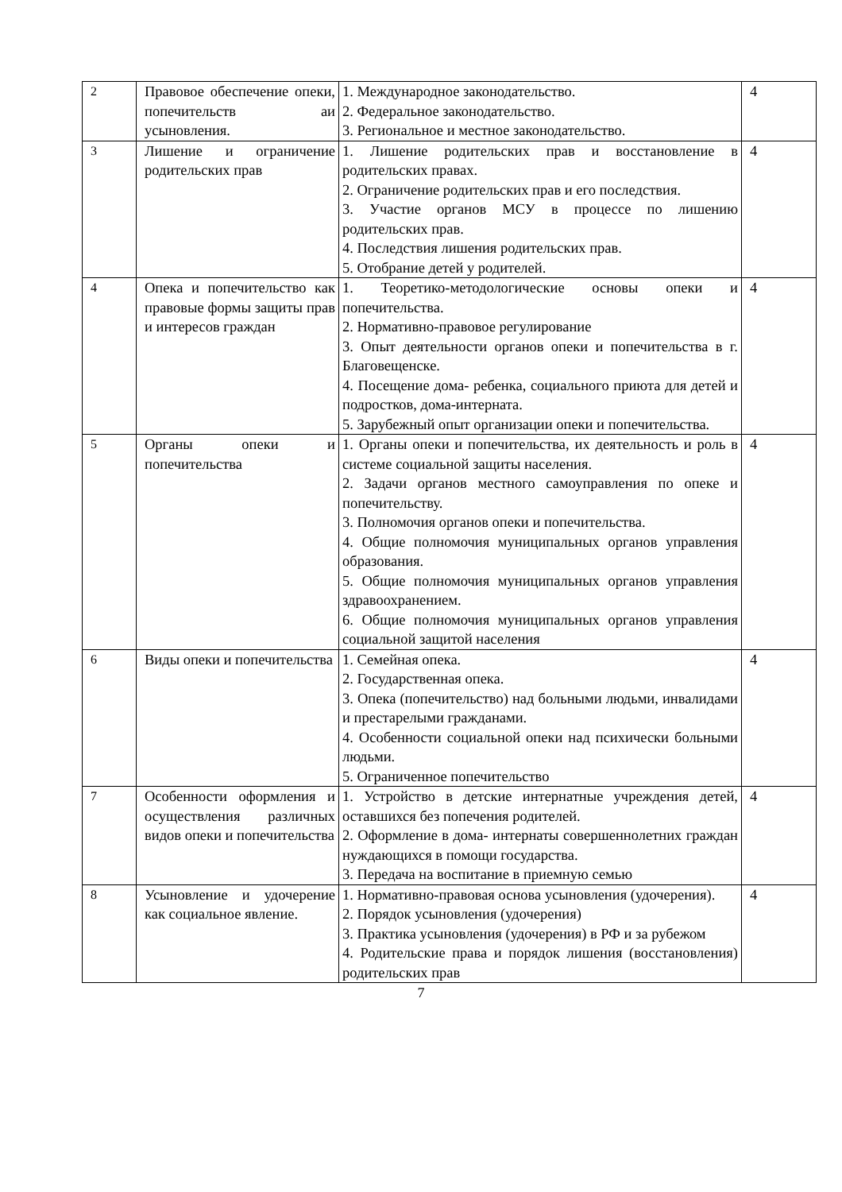| 2 | Правовое обеспечение опеки, попечительств аи усыновления. | 1. Международное законодательство. 2. Федеральное законодательство. 3. Региональное и местное законодательство. | 4 |
| 3 | Лишение и ограничение родительских прав | 1. Лишение родительских прав и восстановление в родительских правах. 2. Ограничение родительских прав и его последствия. 3. Участие органов МСУ в процессе по лишению родительских прав. 4. Последствия лишения родительских прав. 5. Отобрание детей у родителей. | 4 |
| 4 | Опека и попечительство как правовые формы защиты прав и интересов граждан | 1. Теоретико-методологические основы опеки и попечительства. 2. Нормативно-правовое регулирование 3. Опыт деятельности органов опеки и попечительства в г. Благовещенске. 4. Посещение дома- ребенка, социального приюта для детей и подростков, дома-интерната. 5. Зарубежный опыт организации опеки и попечительства. | 4 |
| 5 | Органы опеки и попечительства | 1. Органы опеки и попечительства, их деятельность и роль в системе социальной защиты населения. 2. Задачи органов местного самоуправления по опеке и попечительству. 3. Полномочия органов опеки и попечительства. 4. Общие полномочия муниципальных органов управления образования. 5. Общие полномочия муниципальных органов управления здравоохранением. 6. Общие полномочия муниципальных органов управления социальной защитой населения | 4 |
| 6 | Виды опеки и попечительства | 1. Семейная опека. 2. Государственная опека. 3. Опека (попечительство) над больными людьми, инвалидами и престарелыми гражданами. 4. Особенности социальной опеки над психически больными людьми. 5. Ограниченное попечительство | 4 |
| 7 | Особенности оформления и осуществления различных видов опеки и попечительства | 1. Устройство в детские интернатные учреждения детей, оставшихся без попечения родителей. 2. Оформление в дома- интернаты совершеннолетних граждан нуждающихся в помощи государства. 3. Передача на воспитание в приемную семью | 4 |
| 8 | Усыновление и удочерение как социальное явление. | 1. Нормативно-правовая основа усыновления (удочерения). 2. Порядок усыновления (удочерения) 3. Практика усыновления (удочерения) в РФ и за рубежом 4. Родительские права и порядок лишения (восстановления) родительских прав | 4 |
7